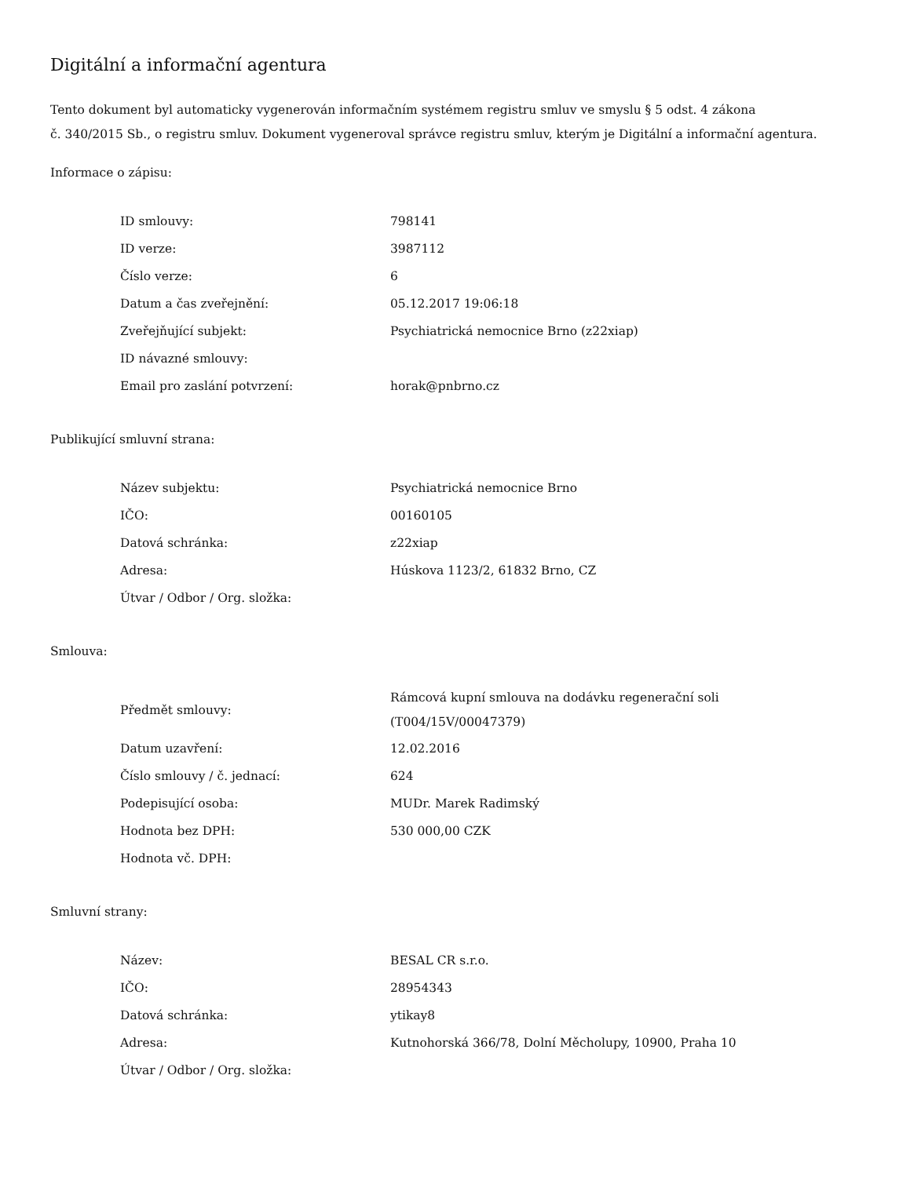Digitální a informační agentura
Tento dokument byl automaticky vygenerován informačním systémem registru smluv ve smyslu § 5 odst. 4 zákona
č. 340/2015 Sb., o registru smluv. Dokument vygeneroval správce registru smluv, kterým je Digitální a informační agentura.
Informace o zápisu:
| ID smlouvy: | 798141 |
| ID verze: | 3987112 |
| Číslo verze: | 6 |
| Datum a čas zveřejnění: | 05.12.2017 19:06:18 |
| Zveřejňující subjekt: | Psychiatrická nemocnice Brno (z22xiap) |
| ID návazné smlouvy: | |
| Email pro zaslání potvrzení: | horak@pnbrno.cz |
Publikující smluvní strana:
| Název subjektu: | Psychiatrická nemocnice Brno |
| IČO: | 00160105 |
| Datová schránka: | z22xiap |
| Adresa: | Húskova 1123/2, 61832 Brno, CZ |
| Útvar / Odbor / Org. složka: | |
Smlouva:
| Předmět smlouvy: | Rámcová kupní smlouva na dodávku regenerační soli (T004/15V/00047379) |
| Datum uzavření: | 12.02.2016 |
| Číslo smlouvy / č. jednací: | 624 |
| Podepisující osoba: | MUDr. Marek Radimský |
| Hodnota bez DPH: | 530 000,00 CZK |
| Hodnota vč. DPH: | |
Smluvní strany:
| Název: | BESAL CR s.r.o. |
| IČO: | 28954343 |
| Datová schránka: | ytikay8 |
| Adresa: | Kutnohorská 366/78, Dolní Měcholupy, 10900, Praha 10 |
| Útvar / Odbor / Org. složka: | |